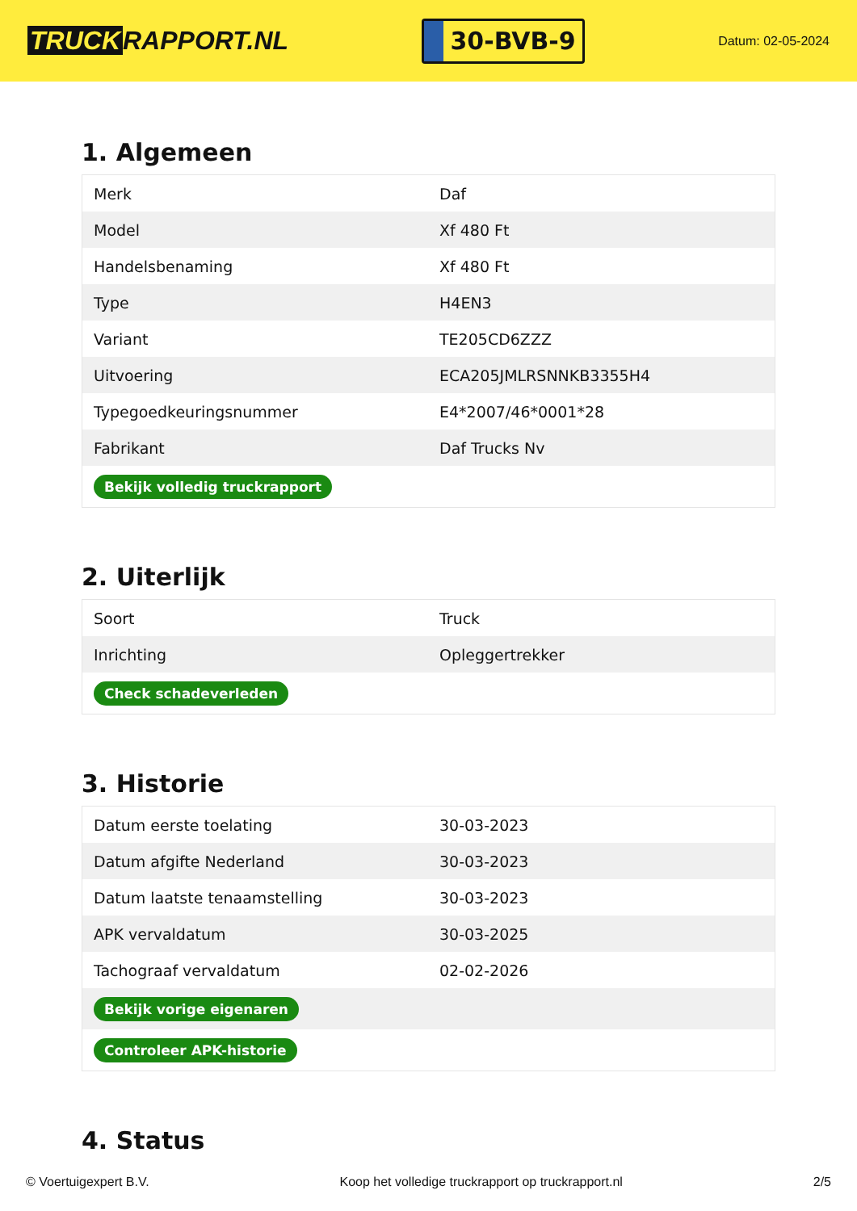TRUCK RAPPORT.NL
30-BVB-9
Datum: 02-05-2024
1. Algemeen
| Merk | Daf |
| Model | Xf 480 Ft |
| Handelsbenaming | Xf 480 Ft |
| Type | H4EN3 |
| Variant | TE205CD6ZZZ |
| Uitvoering | ECA205JMLRSNNKB3355H4 |
| Typegoedkeuringsnummer | E4*2007/46*0001*28 |
| Fabrikant | Daf Trucks Nv |
| Bekijk volledig truckrapport | |
2. Uiterlijk
| Soort | Truck |
| Inrichting | Opleggertrekker |
| Check schadeverleden | |
3. Historie
| Datum eerste toelating | 30-03-2023 |
| Datum afgifte Nederland | 30-03-2023 |
| Datum laatste tenaamstelling | 30-03-2023 |
| APK vervaldatum | 30-03-2025 |
| Tachograaf vervaldatum | 02-02-2026 |
| Bekijk vorige eigenaren | |
| Controleer APK-historie | |
4. Status
© Voertuigexpert B.V. Koop het volledige truckrapport op truckrapport.nl 2/5